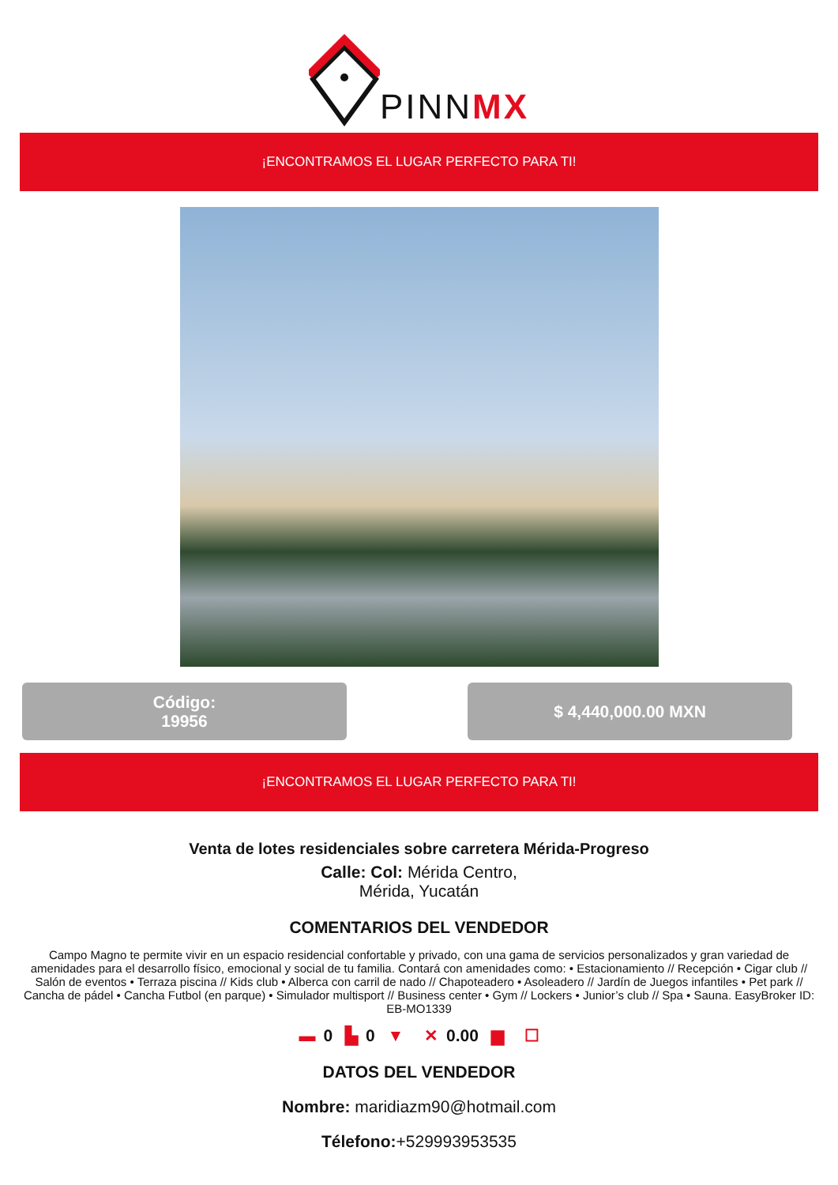PINNMX
¡ENCONTRAMOS EL LUGAR PERFECTO PARA TI!
Código:
19956
$ 4,440,000.00 MXN
¡ENCONTRAMOS EL LUGAR PERFECTO PARA TI!
Venta de lotes residenciales sobre carretera Mérida-Progreso
Calle: Col: Mérida Centro,
Mérida, Yucatán
COMENTARIOS DEL VENDEDOR
Campo Magno te permite vivir en un espacio residencial confortable y privado, con una gama de servicios personalizados y gran variedad de amenidades para el desarrollo físico, emocional y social de tu familia. Contará con amenidades como: • Estacionamiento // Recepción • Cigar club // Salón de eventos • Terraza piscina // Kids club • Alberca con carril de nado // Chapoteadero • Asoleadero // Jardín de Juegos infantiles • Pet park // Cancha de pádel • Cancha Futbol (en parque) • Simulador multisport // Business center • Gym // Lockers • Junior’s club // Spa • Sauna. EasyBroker ID: EB-MO1339
▬ 0 ▙ 0 ▼ ✕ 0.00 ▆ ☐
DATOS DEL VENDEDOR
Nombre: maridiazm90@hotmail.com
Télefono:+529993953535